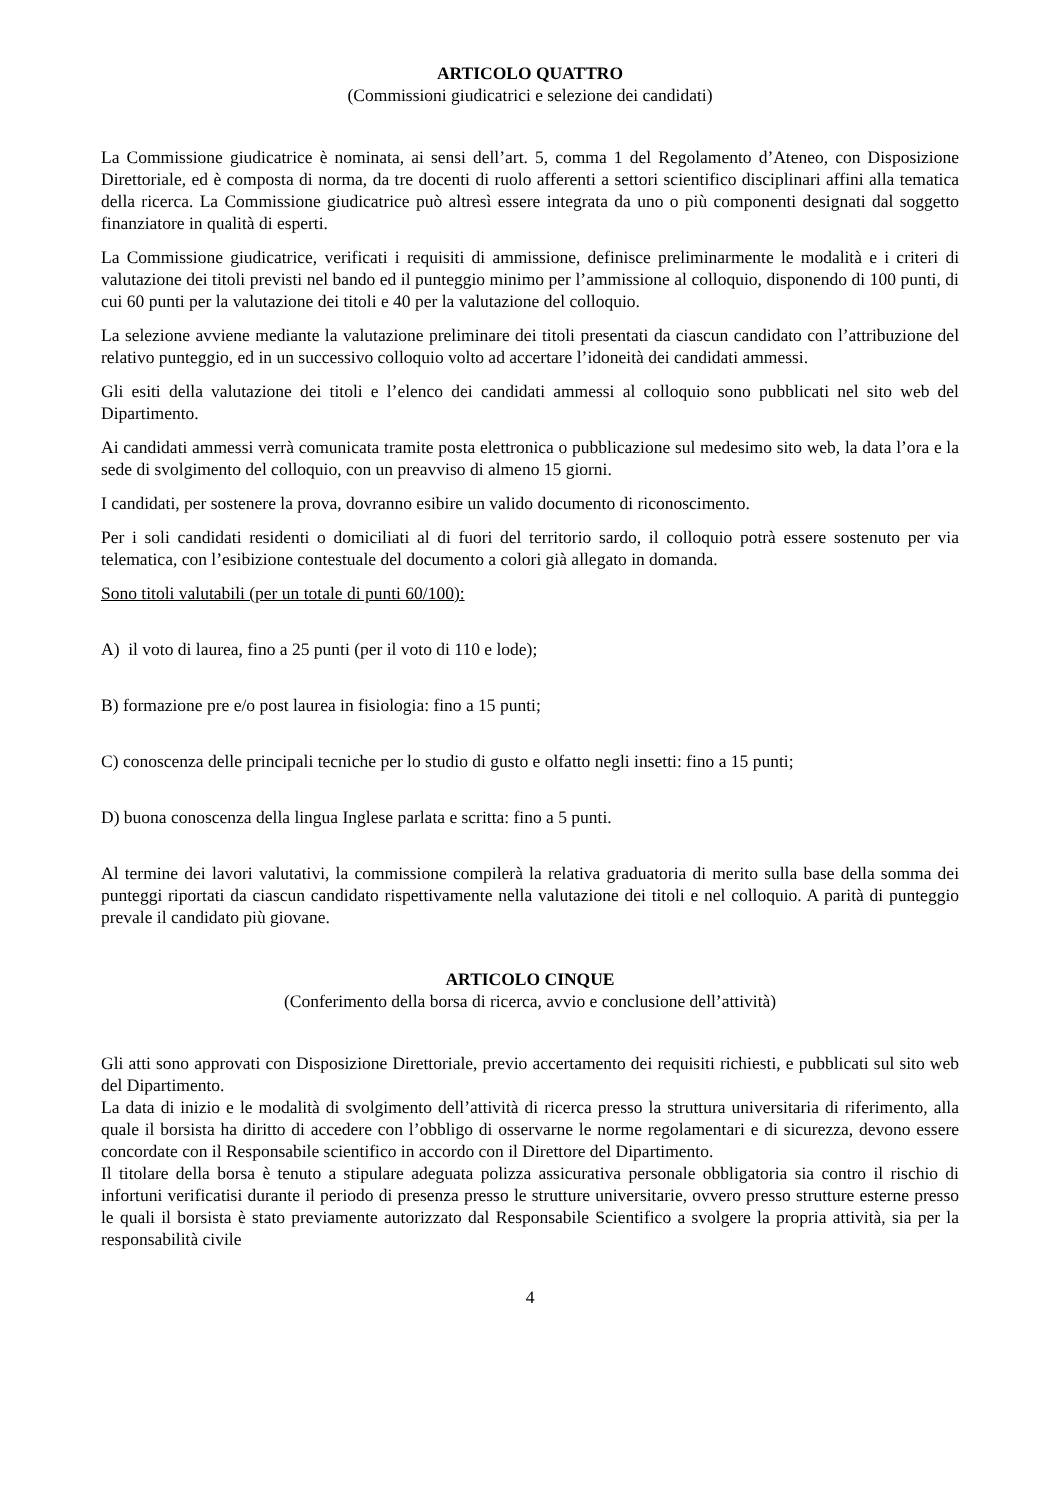ARTICOLO QUATTRO
(Commissioni giudicatrici e selezione dei candidati)
La Commissione giudicatrice è nominata, ai sensi dell’art. 5, comma 1 del Regolamento d’Ateneo, con Disposizione Direttoriale, ed è composta di norma, da tre docenti di ruolo afferenti a settori scientifico disciplinari affini alla tematica della ricerca. La Commissione giudicatrice può altresì essere integrata da uno o più componenti designati dal soggetto finanziatore in qualità di esperti.
La Commissione giudicatrice, verificati i requisiti di ammissione, definisce preliminarmente le modalità e i criteri di valutazione dei titoli previsti nel bando ed il punteggio minimo per l’ammissione al colloquio, disponendo di 100 punti, di cui 60 punti per la valutazione dei titoli e 40 per la valutazione del colloquio.
La selezione avviene mediante la valutazione preliminare dei titoli presentati da ciascun candidato con l’attribuzione del relativo punteggio, ed in un successivo colloquio volto ad accertare l’idoneità dei candidati ammessi.
Gli esiti della valutazione dei titoli e l’elenco dei candidati ammessi al colloquio sono pubblicati nel sito web del Dipartimento.
Ai candidati ammessi verrà comunicata tramite posta elettronica o pubblicazione sul medesimo sito web, la data l’ora e la sede di svolgimento del colloquio, con un preavviso di almeno 15 giorni.
I candidati, per sostenere la prova, dovranno esibire un valido documento di riconoscimento.
Per i soli candidati residenti o domiciliati al di fuori del territorio sardo, il colloquio potrà essere sostenuto per via telematica, con l’esibizione contestuale del documento a colori già allegato in domanda.
Sono titoli valutabili (per un totale di punti 60/100):
A) il voto di laurea, fino a 25 punti (per il voto di 110 e lode);
B) formazione pre e/o post laurea in fisiologia: fino a 15 punti;
C) conoscenza delle principali tecniche per lo studio di gusto e olfatto negli insetti: fino a 15 punti;
D) buona conoscenza della lingua Inglese parlata e scritta: fino a 5 punti.
Al termine dei lavori valutativi, la commissione compilerà la relativa graduatoria di merito sulla base della somma dei punteggi riportati da ciascun candidato rispettivamente nella valutazione dei titoli e nel colloquio. A parità di punteggio prevale il candidato più giovane.
ARTICOLO CINQUE
(Conferimento della borsa di ricerca, avvio e conclusione dell’attività)
Gli atti sono approvati con Disposizione Direttoriale, previo accertamento dei requisiti richiesti, e pubblicati sul sito web del Dipartimento.
La data di inizio e le modalità di svolgimento dell’attività di ricerca presso la struttura universitaria di riferimento, alla quale il borsista ha diritto di accedere con l’obbligo di osservarne le norme regolamentari e di sicurezza, devono essere concordate con il Responsabile scientifico in accordo con il Direttore del Dipartimento.
Il titolare della borsa è tenuto a stipulare adeguata polizza assicurativa personale obbligatoria sia contro il rischio di infortuni verificatisi durante il periodo di presenza presso le strutture universitarie, ovvero presso strutture esterne presso le quali il borsista è stato previamente autorizzato dal Responsabile Scientifico a svolgere la propria attività, sia per la responsabilità civile
4